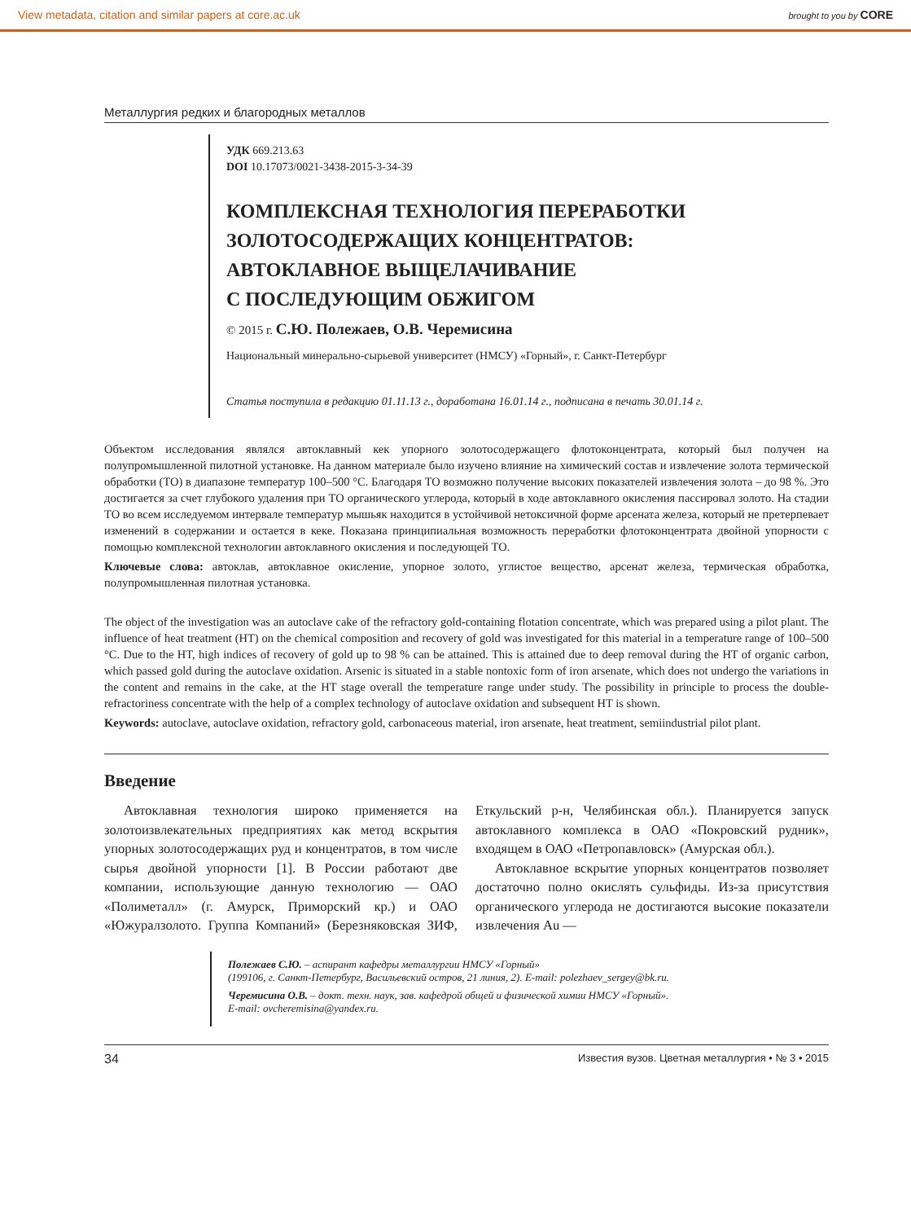View metadata, citation and similar papers at core.ac.uk brought to you by CORE
Металлургия редких и благородных металлов
УДК 669.213.63
DOI 10.17073/0021-3438-2015-3-34-39
КОМПЛЕКСНАЯ ТЕХНОЛОГИЯ ПЕРЕРАБОТКИ
ЗОЛОТОСОДЕРЖАЩИХ КОНЦЕНТРАТОВ:
АВТОКЛАВНОЕ ВЫЩЕЛАЧИВАНИЕ
С ПОСЛЕДУЮЩИМ ОБЖИГОМ
© 2015 г. С.Ю. Полежаев, О.В. Черемисина
Национальный минерально-сырьевой университет (НМСУ) «Горный», г. Санкт-Петербург
Статья поступила в редакцию 01.11.13 г., доработана 16.01.14 г., подписана в печать 30.01.14 г.
Объектом исследования являлся автоклавный кек упорного золотосодержащего флотоконцентрата, который был получен на полупромышленной пилотной установке. На данном материале было изучено влияние на химический состав и извлечение золота термической обработки (ТО) в диапазоне температур 100–500 °С. Благодаря ТО возможно получение высоких показателей извлечения золота – до 98 %. Это достигается за счет глубокого удаления при ТО органического углерода, который в ходе автоклавного окисления пассировал золото. На стадии ТО во всем исследуемом интервале температур мышьяк находится в устойчивой нетоксичной форме арсената железа, который не претерпевает изменений в содержании и остается в кеке. Показана принципиальная возможность переработки флотоконцентрата двойной упорности с помощью комплексной технологии автоклавного окисления и последующей ТО.
Ключевые слова: автоклав, автоклавное окисление, упорное золото, углистое вещество, арсенат железа, термическая обработка, полупромышленная пилотная установка.
The object of the investigation was an autoclave cake of the refractory gold-containing flotation concentrate, which was prepared using a pilot plant. The influence of heat treatment (HT) on the chemical composition and recovery of gold was investigated for this material in a temperature range of 100–500 °C. Due to the HT, high indices of recovery of gold up to 98 % can be attained. This is attained due to deep removal during the HT of organic carbon, which passed gold during the autoclave oxidation. Arsenic is situated in a stable nontoxic form of iron arsenate, which does not undergo the variations in the content and remains in the cake, at the HT stage overall the temperature range under study. The possibility in principle to process the double-refractoriness concentrate with the help of a complex technology of autoclave oxidation and subsequent HT is shown.
Keywords: autoclave, autoclave oxidation, refractory gold, carbonaceous material, iron arsenate, heat treatment, semiindustrial pilot plant.
Введение
Автоклавная технология широко применяется на золотоизвлекательных предприятиях как метод вскрытия упорных золотосодержащих руд и концентратов, в том числе сырья двойной упорности [1]. В России работают две компании, использующие данную технологию — ОАО «Полиметалл» (г. Амурск, Приморский кр.) и ОАО «Южуралзолото. Группа Компаний» (Березняковская ЗИФ, Еткульский р-н, Челябинская обл.). Планируется запуск автоклавного комплекса в ОАО «Покровский рудник», входящем в ОАО «Петропавловск» (Амурская обл.).
Автоклавное вскрытие упорных концентратов позволяет достаточно полно окислять сульфиды. Из-за присутствия органического углерода не достигаются высокие показатели извлечения Au —
Полежаев С.Ю. – аспирант кафедры металлургии НМСУ «Горный»
(199106, г. Санкт-Петербург, Васильевский остров, 21 линия, 2). E-mail: polezhaev_sergey@bk.ru.
Черемисина О.В. – докт. техн. наук, зав. кафедрой общей и физической химии НМСУ «Горный».
E-mail: ovcheremisina@yandex.ru.
34 Известия вузов. Цветная металлургия • № 3 • 2015